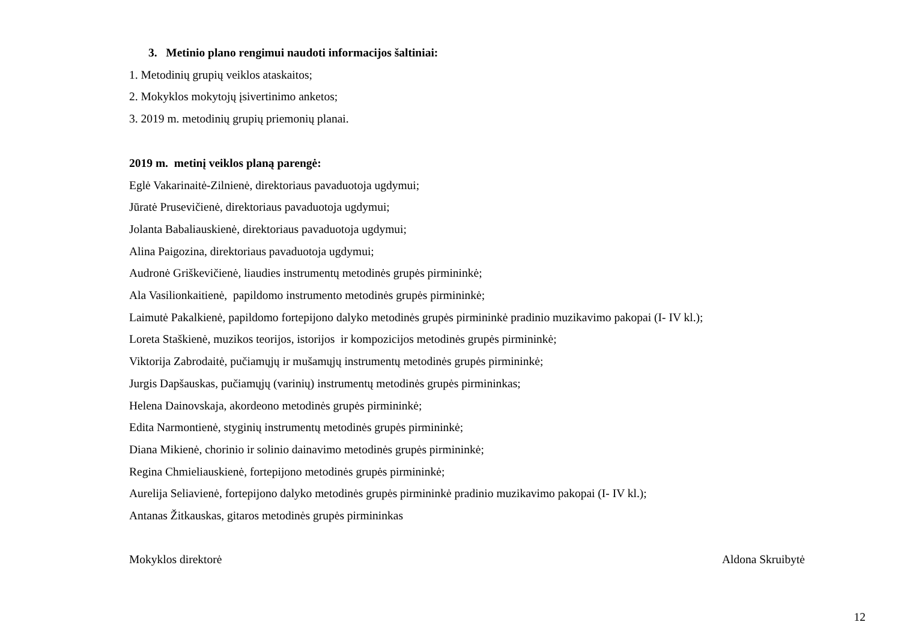3. Metinio plano rengimui naudoti informacijos šaltiniai:
1. Metodinių grupių veiklos ataskaitos;
2. Mokyklos mokytojų įsivertinimo anketos;
3. 2019 m. metodinių grupių priemonių planai.
2019 m. metinį veiklos planą parengė:
Eglė Vakarinaitė-Zilnienė, direktoriaus pavaduotoja ugdymui;
Jūratė Prusevičienė, direktoriaus pavaduotoja ugdymui;
Jolanta Babaliauskienė, direktoriaus pavaduotoja ugdymui;
Alina Paigozina, direktoriaus pavaduotoja ugdymui;
Audronė Griškevičienė, liaudies instrumentų metodinės grupės pirmininkė;
Ala Vasilionkaitienė, papildomo instrumento metodinės grupės pirmininkė;
Laimutė Pakalkienė, papildomo fortepijono dalyko metodinės grupės pirmininkė pradinio muzikavimo pakopai (I- IV kl.);
Loreta Staškienė, muzikos teorijos, istorijos ir kompozicijos metodinės grupės pirmininkė;
Viktorija Zabrodaitė, pučiamųjų ir mušamųjų instrumentų metodinės grupės pirmininkė;
Jurgis Dapšauskas, pučiamųjų (varinių) instrumentų metodinės grupės pirmininkas;
Helena Dainovskaja, akordeono metodinės grupės pirmininkė;
Edita Narmontienė, styginių instrumentų metodinės grupės pirmininkė;
Diana Mikienė, chorinio ir solinio dainavimo metodinės grupės pirmininkė;
Regina Chmieliauskienė, fortepijono metodinės grupės pirmininkė;
Aurelija Seliavienė, fortepijono dalyko metodinės grupės pirmininkė pradinio muzikavimo pakopai (I- IV kl.);
Antanas Žitkauskas, gitaros metodinės grupės pirmininkas
Mokyklos direktorė Aldona Skruibytė
12